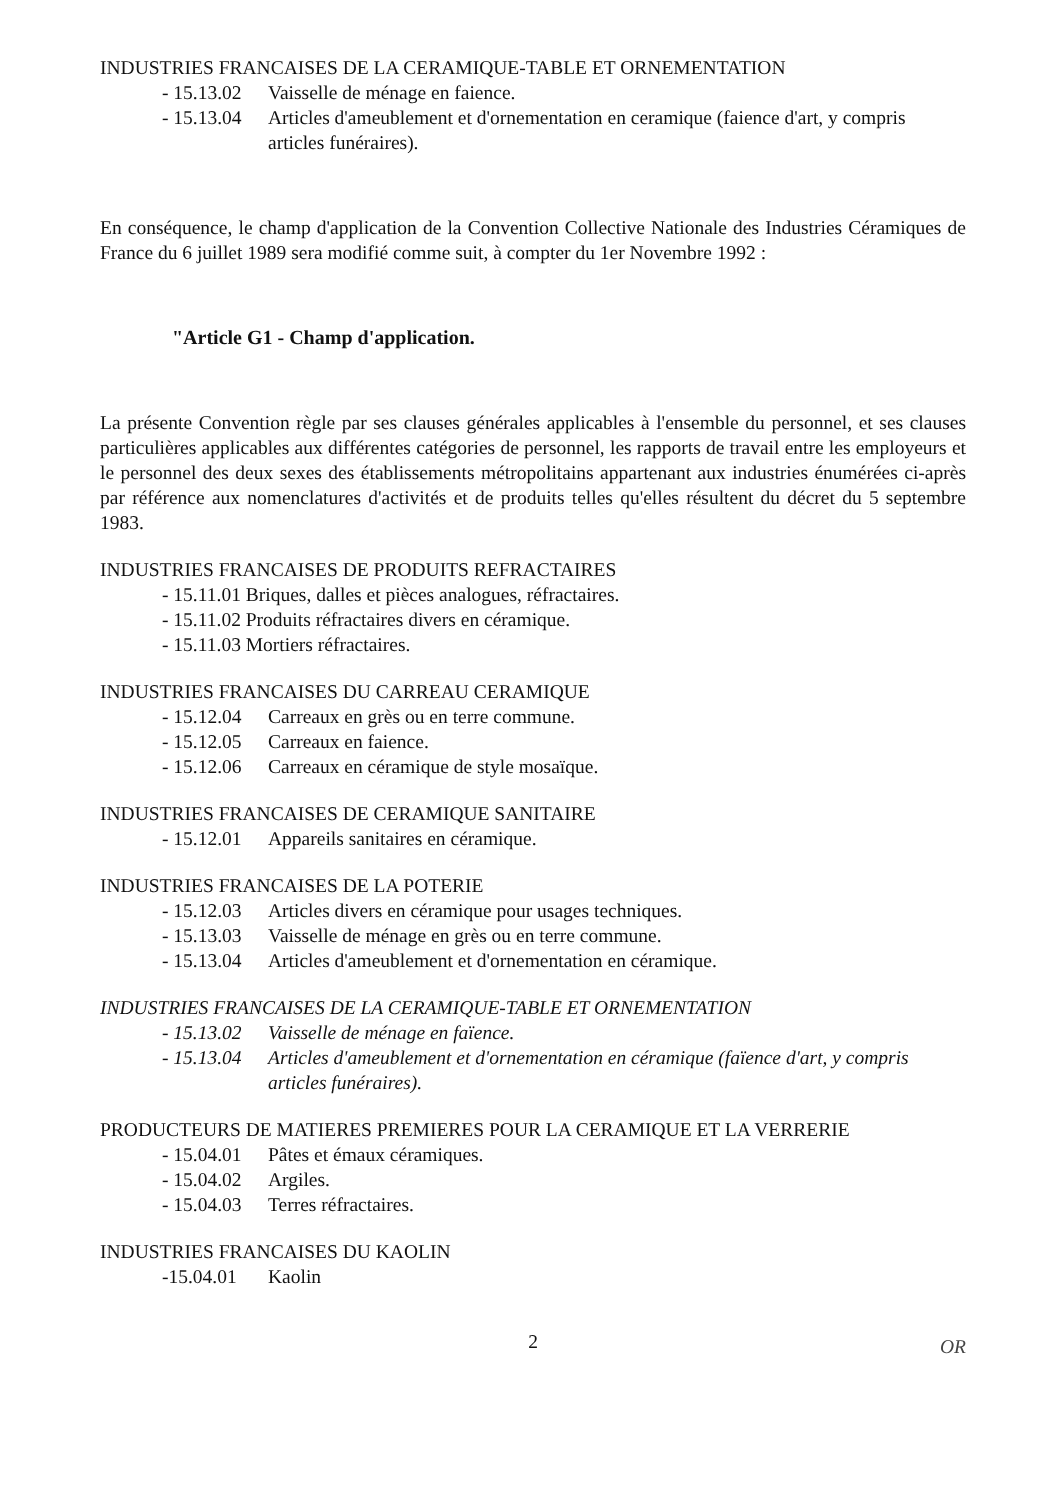INDUSTRIES FRANCAISES DE LA CERAMIQUE-TABLE ET ORNEMENTATION
- 15.13.02 Vaisselle de ménage en faience.
- 15.13.04 Articles d'ameublement et d'ornementation en ceramique (faience d'art, y compris articles funéraires).
En conséquence, le champ d'application de la Convention Collective Nationale des Industries Céramiques de France du 6 juillet 1989 sera modifié comme suit, à compter du 1er Novembre 1992 :
"Article G1 - Champ d'application.
La présente Convention règle par ses clauses générales applicables à l'ensemble du personnel, et ses clauses particulières applicables aux différentes catégories de personnel, les rapports de travail entre les employeurs et le personnel des deux sexes des établissements métropolitains appartenant aux industries énumérées ci-après par référence aux nomenclatures d'activités et de produits telles qu'elles résultent du décret du 5 septembre 1983.
INDUSTRIES FRANCAISES DE PRODUITS REFRACTAIRES
- 15.11.01 Briques, dalles et pièces analogues, réfractaires.
- 15.11.02 Produits réfractaires divers en céramique.
- 15.11.03 Mortiers réfractaires.
INDUSTRIES FRANCAISES DU CARREAU CERAMIQUE
- 15.12.04 Carreaux en grès ou en terre commune.
- 15.12.05 Carreaux en faience.
- 15.12.06 Carreaux en céramique de style mosaïque.
INDUSTRIES FRANCAISES DE CERAMIQUE SANITAIRE
- 15.12.01 Appareils sanitaires en céramique.
INDUSTRIES FRANCAISES DE LA POTERIE
- 15.12.03 Articles divers en céramique pour usages techniques.
- 15.13.03 Vaisselle de ménage en grès ou en terre commune.
- 15.13.04 Articles d'ameublement et d'ornementation en céramique.
INDUSTRIES FRANCAISES DE LA CERAMIQUE-TABLE ET ORNEMENTATION
- 15.13.02 Vaisselle de ménage en faïence.
- 15.13.04 Articles d'ameublement et d'ornementation en céramique (faïence d'art, y compris articles funéraires).
PRODUCTEURS DE MATIERES PREMIERES POUR LA CERAMIQUE ET LA VERRERIE
- 15.04.01 Pâtes et émaux céramiques.
- 15.04.02 Argiles.
- 15.04.03 Terres réfractaires.
INDUSTRIES FRANCAISES DU KAOLIN
-15.04.01 Kaolin
2
OR